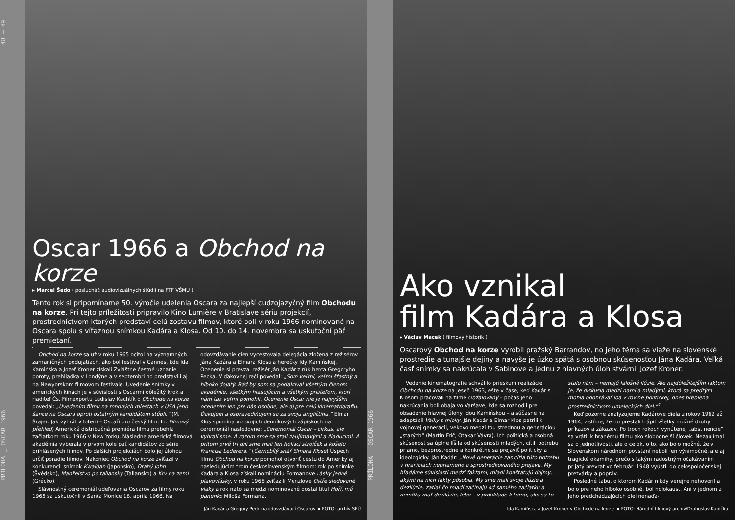PRÍLOHA _ OSCAR 1966 48 — 49
Oscar 1966 a Obchod na korze
▸ Marcel Šedo ( poslucháč audiovizuálnych štúdií na FTF VŠMU )
Tento rok si pripomíname 50. výročie udelenia Oscara za najlepší cudzojazyčný film Obchodu na korze. Pri tejto príležitosti pripravilo Kino Lumière v Bratislave sériu projekcií, prostredníctvom ktorých predstaví celú zostavu filmov, ktoré boli v roku 1966 nominované na Oscara spolu s víťaznou snímkou Kadára a Klosa. Od 10. do 14. novembra sa uskutoční päť premietaní.
Obchod na korze sa už v roku 1965 ocitol na významných zahraničných podujatiach, ako bol festival v Cannes, kde Ida Kamińska a Jozef Kroner získali Zvláštne čestné uznanie poroty, prehliadka v Londýne a v septembri ho predstavili aj na Newyorskom filmovom festivale. Uvedenie snímky v amerických kinách je v súvislosti s Oscarmi dôležitý krok a riaditeľ Čs. Filmexportu Ladislav Kachtík o Obchode na korze povedal: „Uvedením filmu na mnohých miestach v USA jeho šance na Oscara oproti ostatným kandidátom stúpli.“ (M. Šrajer: Jak vyhrát v loterii – Oscaři pro český film. In: Filmový přehled) Americká distribučná premiéra filmu prebehla začiatkom roku 1966 v New Yorku. Následne americká filmová akadémia vyberala v prvom kole päť kandidátov zo série prihlásených filmov. Po ďalších projekciách bolo jej úlohou určiť poradie filmov. Nakoniec Obchod na korze zvíťazil v konkurencii snímok Kwaidan (Japonsko), Drahý John (Švédsko), Manželstvo po taliansky (Taliansko) a Krv na zemi (Grécko).
Slávnostný ceremoniál udeľovania Oscarov za filmy roku 1965 sa uskutočnil v Santa Monice 18. apríla 1966. Na odovzdávanie cien vycestovala delegácia zložená z režisérov Jána Kadára a Elmara Klosa a herečky Idy Kamińskej. Ocenenie si prevzal režisér Ján Kadár z rúk herca Gregoryho Pecka. V ďakovnej reči povedal: „Som veľmi, veľmi šťastný a hlboko dojatý. Rád by som sa poďakoval všetkým členom akadémie, všetkým hlasujúcim a všetkým priateľom, ktorí nám tak veľmi pomohli. Ocenenie Oscar nie je najvyšším ocenením len pre nás osobne, ale aj pre celú kinematografiu. Ďakujem a ospravedlňujem sa za svoju angličtinu.“ Elmar Klos spomína vo svojich denníkových zápiskoch na ceremoniál nasledovne: „Ceremoniál Oscar – cirkus, ale vyhrali sme. A razom sme sa stali zaujímavými a žiaducimi. A pritom prvé tri dni sme mali len holiaci strojček a košeľu Francisa Lederera.“ (Černobílý snář Elmara Klose) Úspech filmu Obchod na korze pomohol otvoriť cestu do Ameriky aj nasledujúcim trom československým filmom: rok po snímke Kadára a Klosa získali nomináciu Formanove Lásky jedné plavovlásky, v roku 1968 zvíťazili Menzlove Ostře sledované vlaky a rok nato sa medzi nominované dostal titul Hoří, má panenko Miloša Formana.
Ján Kadár a Gregory Peck na odovzdávaní Oscarov. ▪ FOTO: archív SFÚ
PRÍLOHA _ OSCAR 1966
Ako vznikal
film Kadára a Klosa
▸ Václav Macek ( filmový historik )
Oscarový Obchod na korze vyrobil pražský Barrandov, no jeho téma sa viaže na slovenské prostredie a tunajšie dejiny a navyše je úzko spätá s osobnou skúsenosťou Jána Kadára. Veľká časť snímky sa nakrúcala v Sabinove a jednu z hlavných úloh stvárnil Jozef Kroner.
Vedenie kinematografie schválilo prieskum realizácie Obchodu na korze na jeseň 1963, ešte v čase, keď Kadár s Klosom pracovali na filme Obžalovaný – počas jeho nakrúcania boli obaja vo Varšave, kde sa rozhodli pre obsadenie hlavnej úlohy Idou Kamińskou – a súčasne na adaptácii Války s mloky. Ján Kadár a Elmar Klos patrili k vojnovej generácii, vekovo medzi tou strednou a generáciou „starých“ (Martin Frič, Otakar Vávra). Ich politická a osobná skúsenosť sa úplne líšila od skúsenosti mladých, cítili potrebu priamo, bezprostredne a konkrétne sa prejaviť politicky a ideologicky. Ján Kadár: „Nové generácie zas cítia túto potrebu v hraniciach nepriameho a sprostredkovaného prejavu. My hľadáme súvislosti medzi faktami, mladí konštatujú dojmy, akými na nich fakty pôsobia. My sme mali svoje ilúzie a dezilúzie, zatiaľ čo mladí začínajú od samého začiatku a nemôžu mať dezilúzie, lebo – v protiklade k tomu, ako sa to stalo nám – nemajú falošné ilúzie. Ale najdôležitejším faktom je, že diskusia medzi nami a mladými, ktorá sa predtým mohla odohrávať iba v rovine politickej, dnes prebieha prostredníctvom umeleckých diel.“<sup>1</sup>
Keď pozorne analyzujeme Kadárove diela z rokov 1962 až 1964, zistíme, že ho prestali trápiť všetky možné druhy príkazov a zákazov. Po troch rokoch vynútenej „abstinencie“ sa vrátil k hranému filmu ako slobodnejší človek. Nezaujímal sa o jednotlivosti, ale o celok, o to, ako bolo možné, že v Slovenskom národnom povstaní neboli len výnimočné, ale aj tragické okamihy, prečo s takým radostným očakávaním prijatý prevrat vo februári 1948 vyústil do celospoločenskej pretvárky a popráv.
Posledné tabu, o ktorom Kadár nikdy verejne nehovoril a bolo pre neho hlboko osobné, bol holokaust. Ani v jednom z jeho predchádzajúcich diel nenaďa-
Ida Kamińska a Jozef Kroner v Obchode na korze. ▪ FOTO: Národní filmový archiv/Drahoslav Kapička